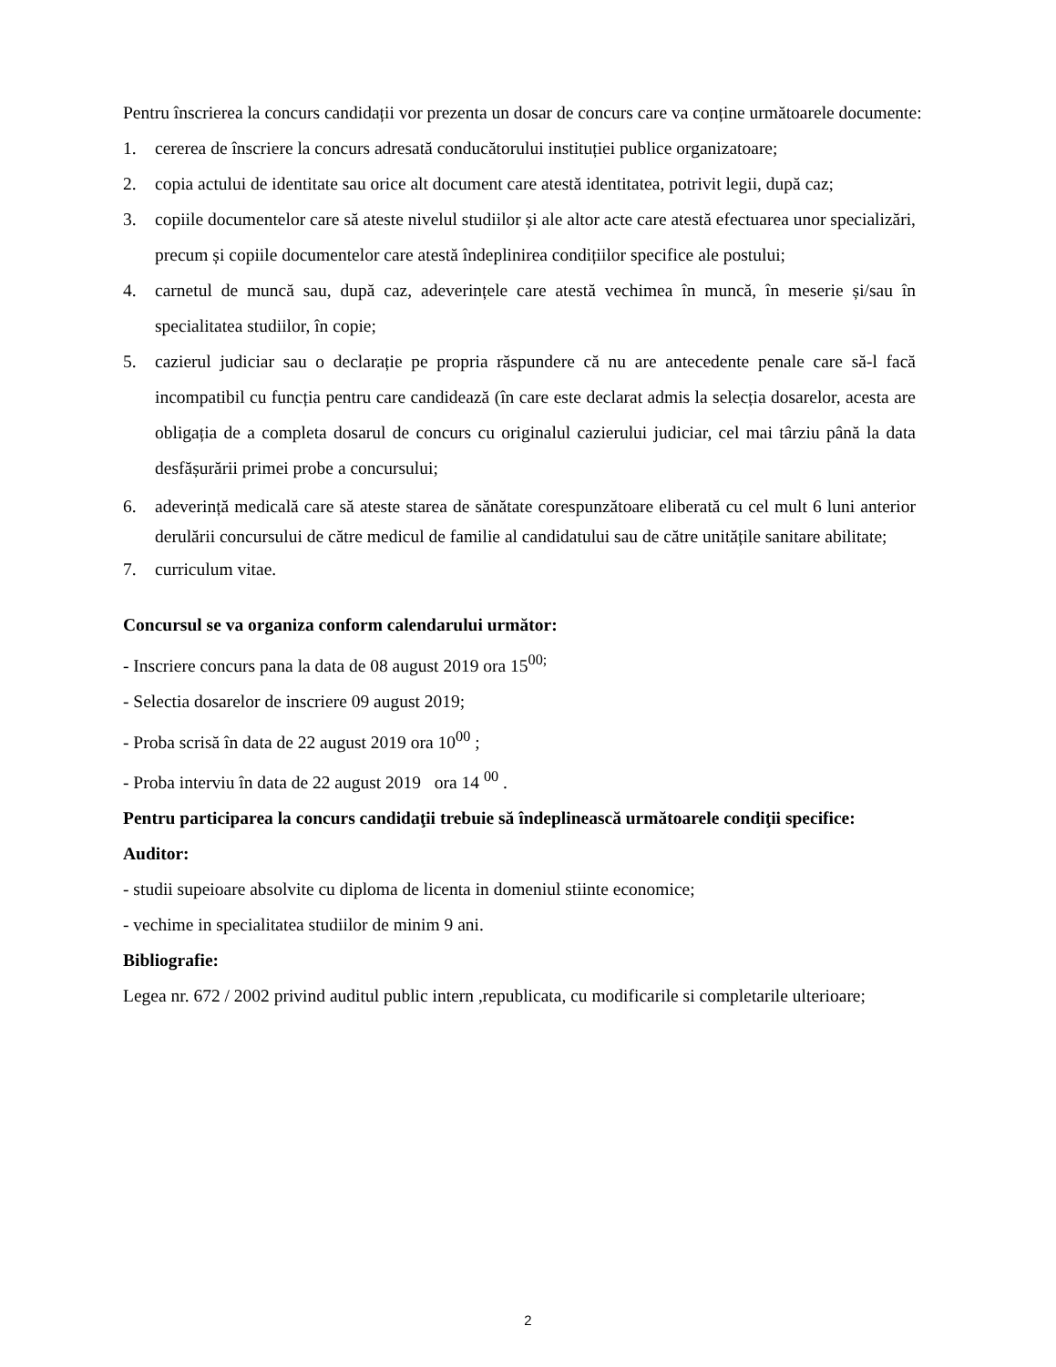Pentru înscrierea la concurs candidații vor prezenta un dosar de concurs care va conține următoarele documente:
1. cererea de înscriere la concurs adresată conducătorului instituției publice organizatoare;
2. copia actului de identitate sau orice alt document care atestă identitatea, potrivit legii, după caz;
3. copiile documentelor care să ateste nivelul studiilor și ale altor acte care atestă efectuarea unor specializări, precum și copiile documentelor care atestă îndeplinirea condițiilor specifice ale postului;
4. carnetul de muncă sau, după caz, adeverințele care atestă vechimea în muncă, în meserie și/sau în specialitatea studiilor, în copie;
5. cazierul judiciar sau o declarație pe propria răspundere că nu are antecedente penale care să-l facă incompatibil cu funcția pentru care candidează (în care este declarat admis la selecția dosarelor, acesta are obligația de a completa dosarul de concurs cu originalul cazierului judiciar, cel mai târziu până la data desfășurării primei probe a concursului;
6. adeverință medicală care să ateste starea de sănătate corespunzătoare eliberată cu cel mult 6 luni anterior derulării concursului de către medicul de familie al candidatului sau de către unitățile sanitare abilitate;
7. curriculum vitae.
Concursul se va organiza conform calendarului următor:
- Inscriere concurs pana la data de 08 august 2019 ora 15<sup>00;</sup>
- Selectia dosarelor de inscriere 09 august 2019;
- Proba scrisă în data de 22 august 2019 ora 10<sup>00</sup> ;
- Proba interviu în data de 22 august 2019 ora 14 <sup>00</sup> .
Pentru participarea la concurs candidaţii trebuie să îndeplinească următoarele condiţii specifice:
Auditor:
- studii supeioare absolvite cu diploma de licenta in domeniul stiinte economice;
- vechime in specialitatea studiilor de minim 9 ani.
Bibliografie:
Legea nr. 672 / 2002 privind auditul public intern ,republicata, cu modificarile si completarile ulterioare;
2